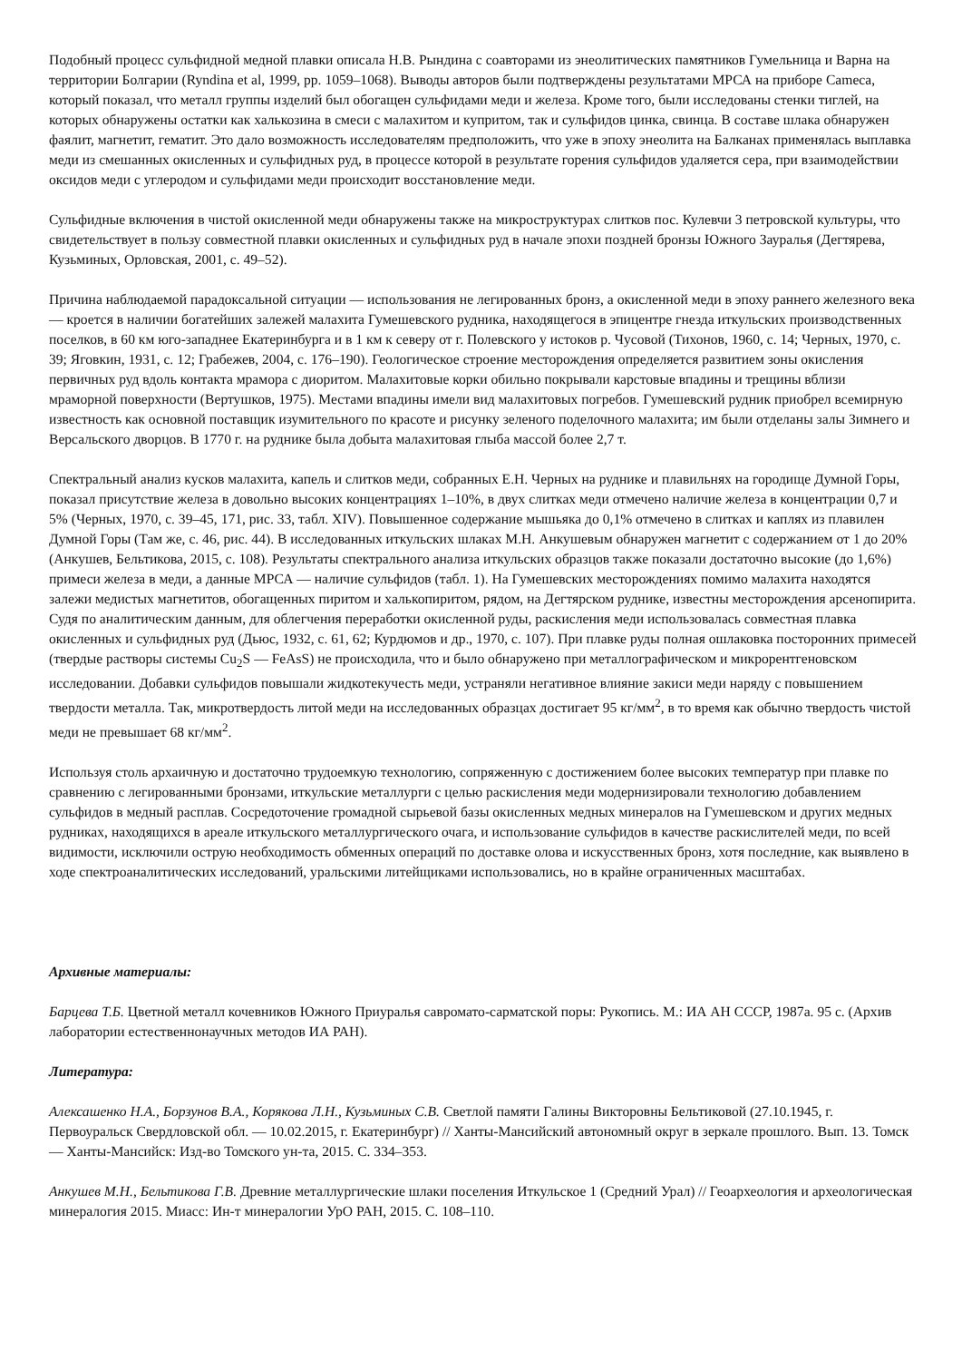Подобный процесс сульфидной медной плавки описала Н.В. Рындина с соавторами из энеолитических памятников Гумельница и Варна на территории Болгарии (Ryndina et al, 1999, pp. 1059–1068). Выводы авторов были подтверждены результатами МРСА на приборе Cameca, который показал, что металл группы изделий был обогащен сульфидами меди и железа. Кроме того, были исследованы стенки тиглей, на которых обнаружены остатки как халькозина в смеси с малахитом и купритом, так и сульфидов цинка, свинца. В составе шлака обнаружен фаялит, магнетит, гематит. Это дало возможность исследователям предположить, что уже в эпоху энеолита на Балканах применялась выплавка меди из смешанных окисленных и сульфидных руд, в процессе которой в результате горения сульфидов удаляется сера, при взаимодействии оксидов меди с углеродом и сульфидами меди происходит восстановление меди.
Сульфидные включения в чистой окисленной меди обнаружены также на микроструктурах слитков пос. Кулевчи 3 петровской культуры, что свидетельствует в пользу совместной плавки окисленных и сульфидных руд в начале эпохи поздней бронзы Южного Зауралья (Дегтярева, Кузьминых, Орловская, 2001, с. 49–52).
Причина наблюдаемой парадоксальной ситуации — использования не легированных бронз, а окисленной меди в эпоху раннего железного века — кроется в наличии богатейших залежей малахита Гумешевского рудника, находящегося в эпицентре гнезда иткульских производственных поселков, в 60 км юго-западнее Екатеринбурга и в 1 км к северу от г. Полевского у истоков р. Чусовой (Тихонов, 1960, с. 14; Черных, 1970, с. 39; Яговкин, 1931, с. 12; Грабежев, 2004, с. 176–190). Геологическое строение месторождения определяется развитием зоны окисления первичных руд вдоль контакта мрамора с диоритом. Малахитовые корки обильно покрывали карстовые впадины и трещины вблизи мраморной поверхности (Вертушков, 1975). Местами впадины имели вид малахитовых погребов. Гумешевский рудник приобрел всемирную известность как основной поставщик изумительного по красоте и рисунку зеленого поделочного малахита; им были отделаны залы Зимнего и Версальского дворцов. В 1770 г. на руднике была добыта малахитовая глыба массой более 2,7 т.
Спектральный анализ кусков малахита, капель и слитков меди, собранных Е.Н. Черных на руднике и плавильнях на городище Думной Горы, показал присутствие железа в довольно высоких концентрациях 1–10%, в двух слитках меди отмечено наличие железа в концентрации 0,7 и 5% (Черных, 1970, с. 39–45, 171, рис. 33, табл. XIV). Повышенное содержание мышьяка до 0,1% отмечено в слитках и каплях из плавилен Думной Горы (Там же, с. 46, рис. 44). В исследованных иткульских шлаках М.Н. Анкушевым обнаружен магнетит с содержанием от 1 до 20% (Анкушев, Бельтикова, 2015, с. 108). Результаты спектрального анализа иткульских образцов также показали достаточно высокие (до 1,6%) примеси железа в меди, а данные МРСА — наличие сульфидов (табл. 1). На Гумешевских месторождениях помимо малахита находятся залежи медистых магнетитов, обогащенных пиритом и халькопиритом, рядом, на Дегтярском руднике, известны месторождения арсенопирита. Судя по аналитическим данным, для облегчения переработки окисленной руды, раскисления меди использовалась совместная плавка окисленных и сульфидных руд (Дьюс, 1932, с. 61, 62; Курдюмов и др., 1970, с. 107). При плавке руды полная ошлаковка посторонних примесей (твердые растворы системы Cu<sub>2</sub>S — FeAsS) не происходила, что и было обнаружено при металлографическом и микрорентгеновском исследовании. Добавки сульфидов повышали жидкотекучесть меди, устраняли негативное влияние закиси меди наряду с повышением твердости металла. Так, микротвердость литой меди на исследованных образцах достигает 95 кг/мм<sup>2</sup>, в то время как обычно твердость чистой меди не превышает 68 кг/мм<sup>2</sup>.
Используя столь архаичную и достаточно трудоемкую технологию, сопряженную с достижением более высоких температур при плавке по сравнению с легированными бронзами, иткульские металлурги с целью раскисления меди модернизировали технологию добавлением сульфидов в медный расплав. Сосредоточение громадной сырьевой базы окисленных медных минералов на Гумешевском и других медных рудниках, находящихся в ареале иткульского металлургического очага, и использование сульфидов в качестве раскислителей меди, по всей видимости, исключили острую необходимость обменных операций по доставке олова и искусственных бронз, хотя последние, как выявлено в ходе спектроаналитических исследований, уральскими литейщиками использовались, но в крайне ограниченных масштабах.
Архивные материалы:
Барцева Т.Б. Цветной металл кочевников Южного Приуралья савромато-сарматской поры: Рукопись. М.: ИА АН СССР, 1987а. 95 с. (Архив лаборатории естественнонаучных методов ИА РАН).
Литература:
Алексашенко Н.А., Борзунов В.А., Корякова Л.Н., Кузьминых С.В. Светлой памяти Галины Викторовны Бельтиковой (27.10.1945, г. Первоуральск Свердловской обл. — 10.02.2015, г. Екатеринбург) // Ханты-Мансийский автономный округ в зеркале прошлого. Вып. 13. Томск — Ханты-Мансийск: Изд-во Томского ун-та, 2015. С. 334–353.
Анкушев М.Н., Бельтикова Г.В. Древние металлургические шлаки поселения Иткульское 1 (Средний Урал) // Геоархеология и археологическая минералогия 2015. Миасс: Ин-т минералогии УрО РАН, 2015. С. 108–110.